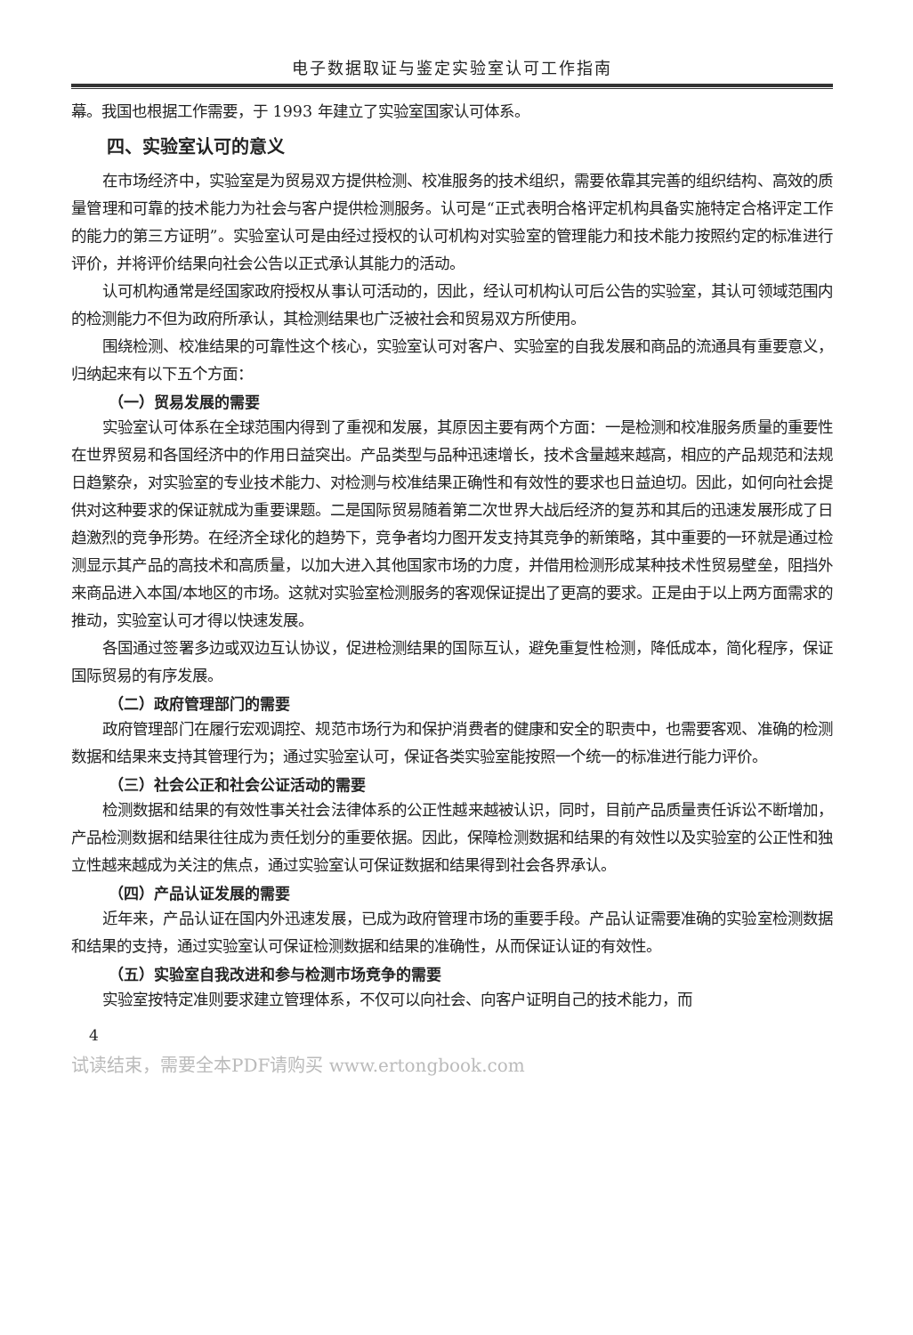电子数据取证与鉴定实验室认可工作指南
幕。我国也根据工作需要，于 1993 年建立了实验室国家认可体系。
四、实验室认可的意义
在市场经济中，实验室是为贸易双方提供检测、校准服务的技术组织，需要依靠其完善的组织结构、高效的质量管理和可靠的技术能力为社会与客户提供检测服务。认可是“正式表明合格评定机构具备实施特定合格评定工作的能力的第三方证明”。实验室认可是由经过授权的认可机构对实验室的管理能力和技术能力按照约定的标准进行评价，并将评价结果向社会公告以正式承认其能力的活动。
认可机构通常是经国家政府授权从事认可活动的，因此，经认可机构认可后公告的实验室，其认可领域范围内的检测能力不但为政府所承认，其检测结果也广泛被社会和贸易双方所使用。
围绕检测、校准结果的可靠性这个核心，实验室认可对客户、实验室的自我发展和商品的流通具有重要意义，归纳起来有以下五个方面：
（一）贸易发展的需要
实验室认可体系在全球范围内得到了重视和发展，其原因主要有两个方面：一是检测和校准服务质量的重要性在世界贸易和各国经济中的作用日益突出。产品类型与品种迅速增长，技术含量越来越高，相应的产品规范和法规日趋繁杂，对实验室的专业技术能力、对检测与校准结果正确性和有效性的要求也日益迫切。因此，如何向社会提供对这种要求的保证就成为重要课题。二是国际贸易随着第二次世界大战后经济的复苏和其后的迅速发展形成了日趋激烈的竞争形势。在经济全球化的趋势下，竞争者均力图开发支持其竞争的新策略，其中重要的一环就是通过检测显示其产品的高技术和高质量，以加大进入其他国家市场的力度，并借用检测形成某种技术性贸易壁垒，阻挡外来商品进入本国/本地区的市场。这就对实验室检测服务的客观保证提出了更高的要求。正是由于以上两方面需求的推动，实验室认可才得以快速发展。
各国通过签署多边或双边互认协议，促进检测结果的国际互认，避免重复性检测，降低成本，简化程序，保证国际贸易的有序发展。
（二）政府管理部门的需要
政府管理部门在履行宏观调控、规范市场行为和保护消费者的健康和安全的职责中，也需要客观、准确的检测数据和结果来支持其管理行为；通过实验室认可，保证各类实验室能按照一个统一的标准进行能力评价。
（三）社会公正和社会公证活动的需要
检测数据和结果的有效性事关社会法律体系的公正性越来越被认识，同时，目前产品质量责任诉讼不断增加，产品检测数据和结果往往成为责任划分的重要依据。因此，保障检测数据和结果的有效性以及实验室的公正性和独立性越来越成为关注的焦点，通过实验室认可保证数据和结果得到社会各界承认。
（四）产品认证发展的需要
近年来，产品认证在国内外迅速发展，已成为政府管理市场的重要手段。产品认证需要准确的实验室检测数据和结果的支持，通过实验室认可保证检测数据和结果的准确性，从而保证认证的有效性。
（五）实验室自我改进和参与检测市场竞争的需要
实验室按特定准则要求建立管理体系，不仅可以向社会、向客户证明自己的技术能力，而
4
试读结束，需要全本PDF请购买 www.ertongbook.com